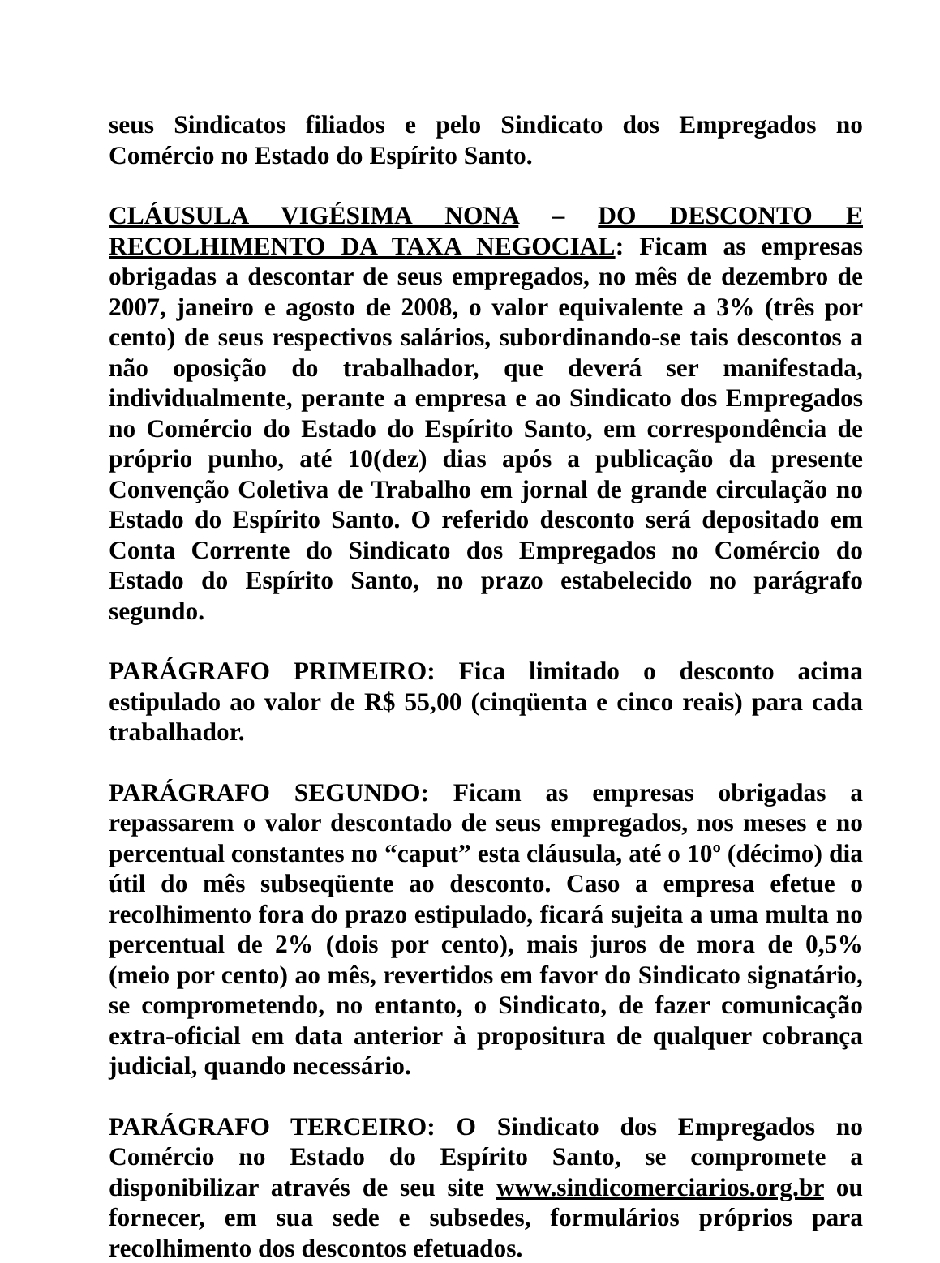seus Sindicatos filiados e pelo Sindicato dos Empregados no Comércio no Estado do Espírito Santo.
CLÁUSULA VIGÉSIMA NONA – DO DESCONTO E RECOLHIMENTO DA TAXA NEGOCIAL: Ficam as empresas obrigadas a descontar de seus empregados, no mês de dezembro de 2007, janeiro e agosto de 2008, o valor equivalente a 3% (três por cento) de seus respectivos salários, subordinando-se tais descontos a não oposição do trabalhador, que deverá ser manifestada, individualmente, perante a empresa e ao Sindicato dos Empregados no Comércio do Estado do Espírito Santo, em correspondência de próprio punho, até 10(dez) dias após a publicação da presente Convenção Coletiva de Trabalho em jornal de grande circulação no Estado do Espírito Santo. O referido desconto será depositado em Conta Corrente do Sindicato dos Empregados no Comércio do Estado do Espírito Santo, no prazo estabelecido no parágrafo segundo.
PARÁGRAFO PRIMEIRO: Fica limitado o desconto acima estipulado ao valor de R$ 55,00 (cinqüenta e cinco reais) para cada trabalhador.
PARÁGRAFO SEGUNDO: Ficam as empresas obrigadas a repassarem o valor descontado de seus empregados, nos meses e no percentual constantes no “caput” esta cláusula, até o 10º (décimo) dia útil do mês subseqüente ao desconto. Caso a empresa efetue o recolhimento fora do prazo estipulado, ficará sujeita a uma multa no percentual de 2% (dois por cento), mais juros de mora de 0,5% (meio por cento) ao mês, revertidos em favor do Sindicato signatário, se comprometendo, no entanto, o Sindicato, de fazer comunicação extra-oficial em data anterior à propositura de qualquer cobrança judicial, quando necessário.
PARÁGRAFO TERCEIRO: O Sindicato dos Empregados no Comércio no Estado do Espírito Santo, se compromete a disponibilizar através de seu site www.sindicomerciarios.org.br ou fornecer, em sua sede e subsedes, formulários próprios para recolhimento dos descontos efetuados.